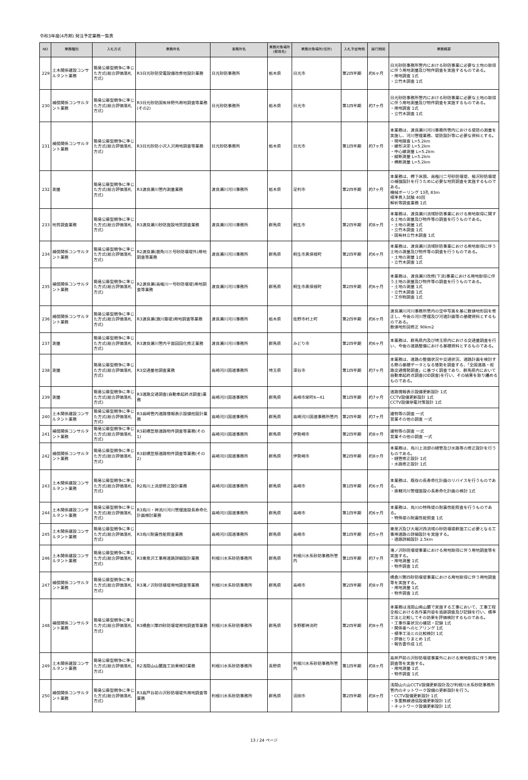令和3年度(4月期) 発注予定業務一覧表
| NO | 業務種別 | 入札方式 | 業務件名 | 事務所名 | 業務対象場所(都県名) | 業務対象場所(住所) | 入札予定時期 | 履行期間 | 業務概要 |
| --- | --- | --- | --- | --- | --- | --- | --- | --- | --- |
| 229 | 土木関係建設コンサルタント業務 | 簡易公募型競争に準じた方式(総合評価落札方式) | R3日光砂防受電設備改修他設計業務 | 日光砂防事務所 | 栃木県 | 日光市 | 第2四半期 | 約6ヶ月 | 日光砂防事務所管内における砂防事業に必要な土地の取得に伴う用地測量及び物件調査を実施するものである。 ・用地調査 1式 ・立竹木調査 1式 |
| 230 | 補償関係コンサルタント業務 | 簡易公募型競争に準じた方式(総合評価落札方式) | R3日光砂防国有林野外用地調査等業務(その2) | 日光砂防事務所 | 栃木県 | 日光市 | 第1四半期 | 約7ヶ月 | 日光砂防事務所管内における砂防事業に必要な土地の取得に伴う用地測量及び物件調査を実施するものである。 ・用地調査 1式 ・立竹木調査 1式 |
| 231 | 補償関係コンサルタント業務 | 簡易公募型競争に準じた方式(総合評価落札方式) | R3日光砂防小沢入沢用地調査等業務 | 日光砂防事務所 | 栃木県 | 日光市 | 第1四半期 | 約7ヶ月 | 本業務は、渡良瀬川河川事務所管内における堤防の測量を実施し、河川管理業務、堤防設計等に必要な資料とする。 ・現地踏査 L=5.2km ・線形決定 L=5.2km ・中心線測量 L=5.2km ・縦断測量 L=5.2km ・横断測量 L=5.2km |
| 232 | 測量 | 簡易公募型競争に準じた方式(総合評価落札方式) | R3渡良瀬川管内測量業務 | 渡良瀬川河川事務所 | 栃木県 | 足利市 | 第2四半期 | 約7ヶ月 | 本業務は、樽下床固、高楷川二号砂防堰堤、楡沢砂防堰堤の補強設計を行うために必要な地質調査を実施するものである。 機械ボーリング 13孔 83m 標準貫入試験 40回 解析等調査業務 1式 |
| 233 | 地質調査業務 | 簡易公募型競争に準じた方式(総合評価落札方式) | R3渡良瀬川砂防施設地質調査業務 | 渡良瀬川河川事務所 | 群馬県 | 桐生市 | 第2四半期 | 約8ヶ月 | 本業務は、渡良瀬川流域砂防事業における用地取得に関する土地の測量及び物件等の調査を行うものである。 ・土地の測量 1式 ・立竹木調査 1式 ・国有林立竹木調査 1式 |
| 234 | 補償関係コンサルタント業務 | 簡易公募型競争に準じた方式(総合評価落札方式) | R2渡良瀬(鹿角川三号砂防堰堤外)用地調査等業務 | 渡良瀬川河川事務所 | 群馬県 | 桐生市黒保根町 | 第2四半期 | 約6ヶ月 | 本業務は、渡良瀬川流域砂防事業における用地取得に伴う土地の測量及び物件等の調査を行うものである。 ・土地の測量 1式 ・立竹木調査 1式 |
| 235 | 補償関係コンサルタント業務 | 簡易公募型競争に準じた方式(総合評価落札方式) | R2渡良瀬(高楷川一号砂防堰堤)用地調査等業務 | 渡良瀬川河川事務所 | 群馬県 | 桐生市黒保根町 | 第2四半期 | 約6ヶ月 | 本業務は、渡良瀬川改修(下流)事業における用地取得に伴う土地の測量及び物件等の調査を行うものである。 ・土地の測量 1式 ・立竹木調査 1式 ・工作物調査 1式 |
| 236 | 補償関係コンサルタント業務 | 簡易公募型競争に準じた方式(総合評価落札方式) | R3渡良瀬(旗川築堤)用地調査等業務 | 渡良瀬川河川事務所 | 栃木県 | 佐野市村上町 | 第2四半期 | 約6ヶ月 | 渡良瀬川河川事務所管内の空中写真を基に数値地形図を修正し、今後の河川管理及び河道計画等の基礎資料とするものである。 数値地形図修正 90km2 |
| 237 | 測量 | 簡易公募型競争に準じた方式(総合評価落札方式) | R3渡良瀬川管内平面図図化修正業務 | 渡良瀬川河川事務所 | 群馬県 | みどり市 | 第2四半期 | 約6ヶ月 | 本業務は、群馬県内及び埼玉県内における交通量調査を行い、今後の道路整備における基礎資料とするものである。 |
| 238 | 測量 | 簡易公募型競争に準じた方式(総合評価落札方式) | R3交通量他調査業務 | 高崎河川国道事務所 | 埼玉県 | 深谷市 | 第1四半期 | 約7ヶ月 | 本業務は、道路の整備状況や交通状況、道路計画を検討する際の基礎データとなる情勢を調査する、「全国道路・街路交通情勢調査」に基づく調査であり、群馬県内において自動車起終点調査(OD調査)を行い、その結果を取り纏めるものである。 |
| 239 | 測量 | 簡易公募型競争に準じた方式(総合評価落札方式) | R3道路交通調査(自動車起終点調査)業務 | 高崎河川国道事務所 | 群馬県 | 高崎市栄町6−41 | 第1四半期 | 約7ヶ月 | 道路情報表示設備更新設計 1式 CCTV設備更新設計 1式 CCTV設備停電対策設計 1式 |
| 240 | 土木関係建設コンサルタント業務 | 簡易公募型競争に準じた方式(総合評価落札方式) | R3高崎管内道路情報表示設備他設計業務 | 高崎河川国道事務所 | 群馬県 | 高崎河川国道事務所管内 | 第2四半期 | 約7ヶ月 | 建物等の調査 一式 営業その他の調査 一式 |
| 241 | 補償関係コンサルタント業務 | 簡易公募型競争に準じた方式(総合評価落札方式) | R3前橋笠懸道路物件調査等業務(その1) | 高崎河川国道事務所 | 群馬県 | 伊勢崎市 | 第2四半期 | 約8ヶ月 | 建物等の調査 一式 営業その他の調査 一式 |
| 242 | 補償関係コンサルタント業務 | 簡易公募型競争に準じた方式(総合評価落札方式) | R3前橋笠懸道路物件調査等業務(その2) | 高崎河川国道事務所 | 群馬県 | 伊勢崎市 | 第2四半期 | 約8ヶ月 | 本業務は、烏川上流部の樋管及び水路等の修正設計を行うものである。 ・樋管修正設計 1式 ・水路修正設計 1式 |
| 243 | 土木関係建設コンサルタント業務 | 簡易公募型競争に準じた方式(総合評価落札方式) | R2烏川上流部修正設計業務 | 高崎河川国道事務所 | 群馬県 | 高崎市 | 第1四半期 | 約6ヶ月 | 本業務は、既存の長寿命化計画のリバイスを行うものである。 ・直轄河川管理施設の長寿命化計画の検討 1式 |
| 244 | 土木関係建設コンサルタント業務 | 簡易公募型競争に準じた方式(総合評価落札方式) | R3烏川・神流川河川管理施設長寿命化計画検討業務 | 高崎河川国道事務所 | 群馬県 | 高崎市 | 第1四半期 | 約6ヶ月 | 本業務は、烏川の特殊堤の耐震性能照査を行うものである。 ・特殊堤の耐震性能照査 1式 |
| 245 | 土木関係建設コンサルタント業務 | 簡易公募型競争に準じた方式(総合評価落札方式) | R3烏川耐震性能照査業務 | 高崎河川国道事務所 | 群馬県 | 高崎市 | 第1四半期 | 約5ヶ月 | 東泉沢及び大堀沢西流域の砂防堰堤群施工に必要となる工事用道路の詳細設計を実施する。 ・道路詳細設計 2.5km |
| 246 | 土木関係建設コンサルタント業務 | 簡易公募型競争に準じた方式(総合評価落札方式) | R3東泉沢工事用道路詳細設計業務 | 利根川水系砂防事務所 | 群馬県 | 利根川水系砂防事務所管内 | 第1四半期 | 約7ヶ月 | 滝ノ沢砂防堰堤事業における用地取得に伴う用地調査等を実施する。 ・用地測量 1式 ・物件調査 1式 |
| 247 | 補償関係コンサルタント業務 | 簡易公募型競争に準じた方式(総合評価落札方式) | R3滝ノ沢砂防堰堤用地調査等業務 | 利根川水系砂防事務所 | 群馬県 | 高崎市 | 第2四半期 | 約8ヶ月 | 橋倉川第四砂防堰堤事業における用地取得に伴う用地調査等を実施する。 ・用地測量 1式 ・物件調査 1式 |
| 248 | 補償関係コンサルタント業務 | 簡易公募型競争に準じた方式(総合評価落札方式) | R3橋倉川第四砂防堰堤用地調査等業務 | 利根川水系砂防事務所 | 群馬県 | 多野郡神流町 | 第2四半期 | 約8ヶ月 | 本業務は浅間山南山麓で実施する工事において、工事工程全般における各作業内容を追跡調査及び記録を行い、標準工法と比較してその効果を評価検討するものである。 ・工事作業状況の確認・記録 1式 ・関係者へのヒアリング 1式 ・標準工法との比較検討 1式 ・評価とりまとめ 1式 ・報告書作成 1式 |
| 249 | 土木関係建設コンサルタント業務 | 簡易公募型競争に準じた方式(総合評価落札方式) | R2浅間山山麓施工効果検討業務 | 利根川水系砂防事務所 | 長野県 | 利根川水系砂防事務所管内 | 第1四半期 | 約8ヶ月 | 高井戸前の沢砂防堰堤事業外における用地取得に伴う用地調査等を実施する。 ・用地測量 1式 ・物件調査 1式 |
| 250 | 補償関係コンサルタント業務 | 簡易公募型競争に準じた方式(総合評価落札方式) | R3高戸谷前の沢砂防堰堤外用地調査等業務 | 利根川水系砂防事務所 | 群馬県 | 沼田市 | 第2四半期 | 約8ヶ月 | 浅間山火山CCTV設備更新設計及び利根川水系砂防事務所管内のネットワーク設備の更新設計を行う。 ・CCTV設備更新設計 1式 ・多重無線通信設備更新設計 1式 ・ネットワーク設備更新設計 1式 |
13 / 24 ページ